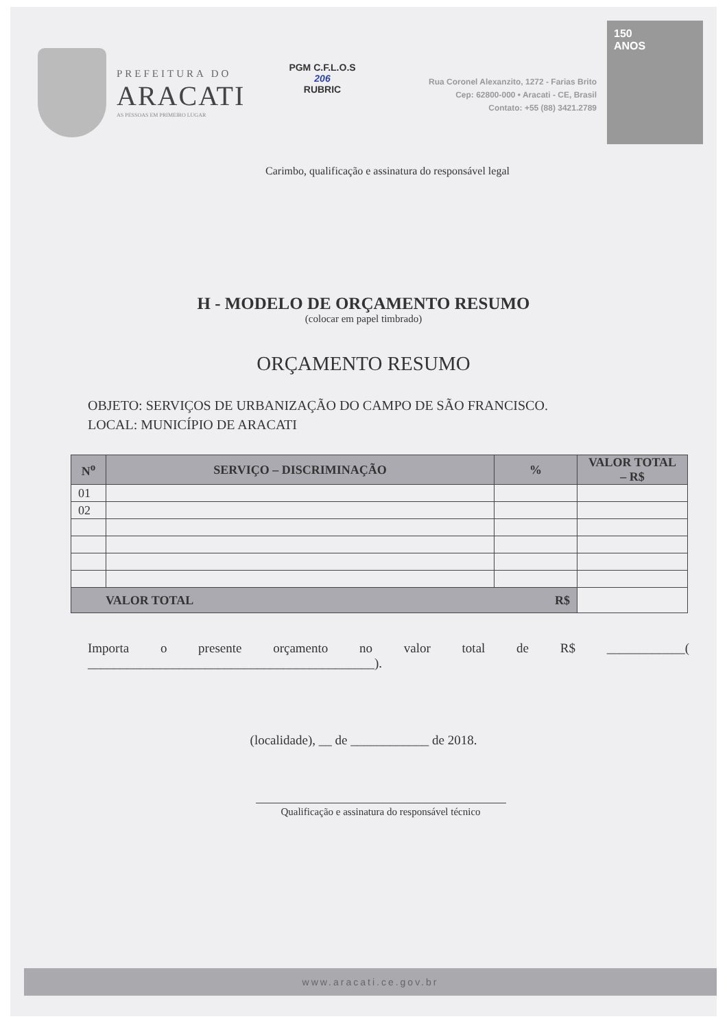PREFEITURA DO
ARACATI
AS PESSOAS EM PRIMEIRO LUGAR
PGM C.F.L.O.S
206
RUBRIC
Rua Coronel Alexanzito, 1272 - Farias Brito
Cep: 62800-000 • Aracati - CE, Brasil
Contato: +55 (88) 3421.2789
150
ANOS
Carimbo, qualificação e assinatura do responsável legal
H - MODELO DE ORÇAMENTO RESUMO
(colocar em papel timbrado)
ORÇAMENTO RESUMO
OBJETO: SERVIÇOS DE URBANIZAÇÃO DO CAMPO DE SÃO FRANCISCO.
LOCAL: MUNICÍPIO DE ARACATI
| N<sup>o</sup> | SERVIÇO – DISCRIMINAÇÃO | % | VALOR TOTAL – R$ |
| --- | --- | --- | --- |
| 01 | | | |
| 02 | | | |
| VALOR TOTAL R$ | | | |
Importa o presente orçamento no valor total de R$ ____________( ____________________________________________).
(localidade), __ de ____________ de 2018.
Qualificação e assinatura do responsável técnico
www.aracati.ce.gov.br